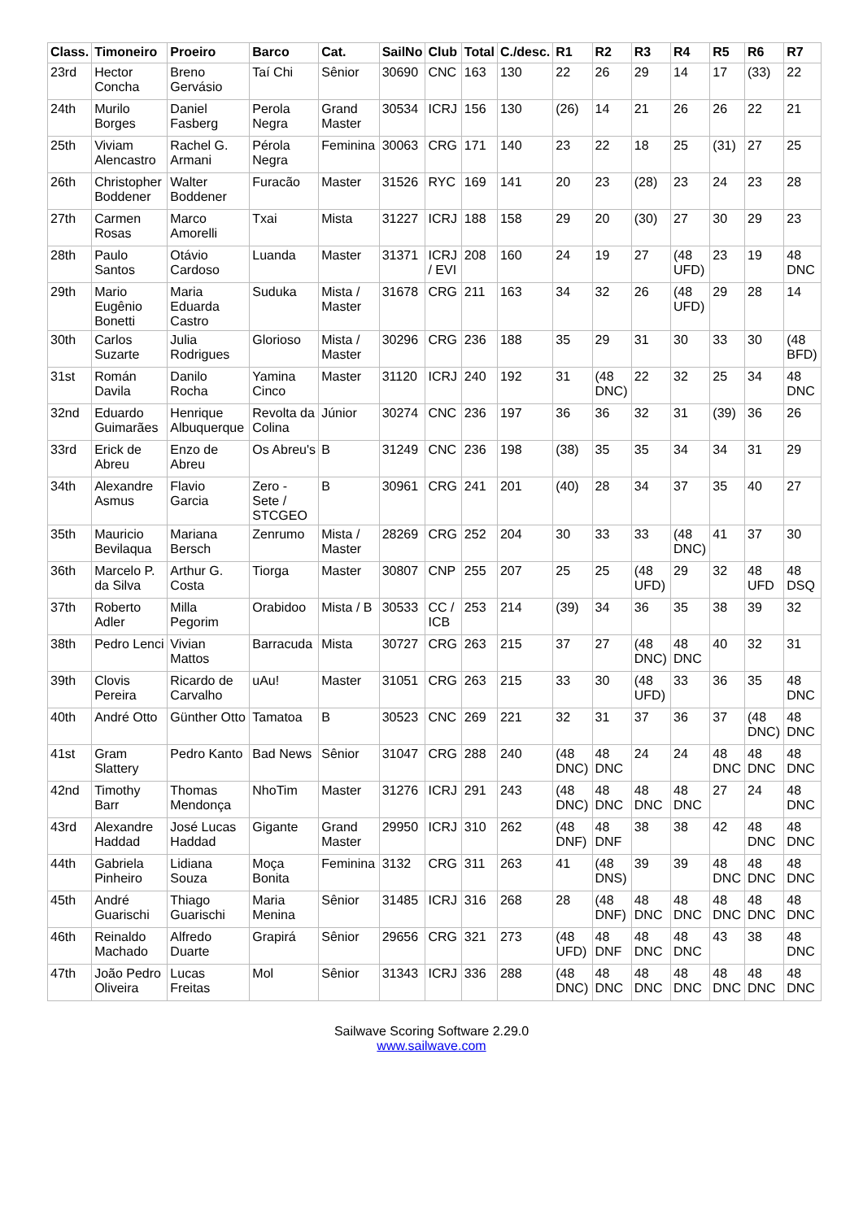| Class. | Timoneiro | Proeiro | Barco | Cat. | SailNo | Club | Total | C./desc. | R1 | R2 | R3 | R4 | R5 | R6 | R7 |
| --- | --- | --- | --- | --- | --- | --- | --- | --- | --- | --- | --- | --- | --- | --- | --- |
| 23rd | Hector Concha | Breno Gervásio | Taí Chi | Sênior | 30690 | CNC | 163 | 130 | 22 | 26 | 29 | 14 | 17 | (33) | 22 |
| 24th | Murilo Borges | Daniel Fasberg | Perola Negra | Grand Master | 30534 | ICRJ | 156 | 130 | (26) | 14 | 21 | 26 | 26 | 22 | 21 |
| 25th | Viviam Alencastro | Rachel G. Armani | Pérola Negra | Feminina | 30063 | CRG | 171 | 140 | 23 | 22 | 18 | 25 | (31) | 27 | 25 |
| 26th | Christopher Boddener | Walter Boddener | Furacão | Master | 31526 | RYC | 169 | 141 | 20 | 23 | (28) | 23 | 24 | 23 | 28 |
| 27th | Carmen Rosas | Marco Amorelli | Txai | Mista | 31227 | ICRJ | 188 | 158 | 29 | 20 | (30) | 27 | 30 | 29 | 23 |
| 28th | Paulo Santos | Otávio Cardoso | Luanda | Master | 31371 | ICRJ / EVI | 208 | 160 | 24 | 19 | 27 | (48 UFD) | 23 | 19 | 48 DNC |
| 29th | Mario Eugênio Bonetti | Maria Eduarda Castro | Suduka | Mista / Master | 31678 | CRG | 211 | 163 | 34 | 32 | 26 | (48 UFD) | 29 | 28 | 14 |
| 30th | Carlos Suzarte | Julia Rodrigues | Glorioso | Mista / Master | 30296 | CRG | 236 | 188 | 35 | 29 | 31 | 30 | 33 | 30 | (48 BFD) |
| 31st | Román Davila | Danilo Rocha | Yamina Cinco | Master | 31120 | ICRJ | 240 | 192 | 31 | (48 DNC) | 22 | 32 | 25 | 34 | 48 DNC |
| 32nd | Eduardo Guimarães | Henrique Albuquerque | Revolta da Colina | Júnior | 30274 | CNC | 236 | 197 | 36 | 36 | 32 | 31 | (39) | 36 | 26 |
| 33rd | Erick de Abreu | Enzo de Abreu | Os Abreu's | B | 31249 | CNC | 236 | 198 | (38) | 35 | 35 | 34 | 34 | 31 | 29 |
| 34th | Alexandre Asmus | Flavio Garcia | Zero - Sete / STCGEO | B | 30961 | CRG | 241 | 201 | (40) | 28 | 34 | 37 | 35 | 40 | 27 |
| 35th | Mauricio Bevilaqua | Mariana Bersch | Zenrumo | Mista / Master | 28269 | CRG | 252 | 204 | 30 | 33 | 33 | (48 DNC) | 41 | 37 | 30 |
| 36th | Marcelo P. da Silva | Arthur G. Costa | Tiorga | Master | 30807 | CNP | 255 | 207 | 25 | 25 | (48 UFD) | 29 | 32 | 48 UFD | 48 DSQ |
| 37th | Roberto Adler | Milla Pegorim | Orabidoo | Mista / B | 30533 | CC / ICB | 253 | 214 | (39) | 34 | 36 | 35 | 38 | 39 | 32 |
| 38th | Pedro Lenci | Vivian Mattos | Barracuda | Mista | 30727 | CRG | 263 | 215 | 37 | 27 | (48 DNC) | 48 DNC | 40 | 32 | 31 |
| 39th | Clovis Pereira | Ricardo de Carvalho | uAu! | Master | 31051 | CRG | 263 | 215 | 33 | 30 | (48 UFD) | 33 | 36 | 35 | 48 DNC |
| 40th | André Otto | Günther Otto | Tamatoa | B | 30523 | CNC | 269 | 221 | 32 | 31 | 37 | 36 | 37 | (48 DNC) | 48 DNC |
| 41st | Gram Slattery | Pedro Kanto | Bad News | Sênior | 31047 | CRG | 288 | 240 | (48 DNC) | 48 DNC | 24 | 24 | 48 DNC | 48 DNC | 48 DNC |
| 42nd | Timothy Barr | Thomas Mendonça | NhoTim | Master | 31276 | ICRJ | 291 | 243 | (48 DNC) | 48 DNC | 48 DNC | 48 DNC | 27 | 24 | 48 DNC |
| 43rd | Alexandre Haddad | José Lucas Haddad | Gigante | Grand Master | 29950 | ICRJ | 310 | 262 | (48 DNF) | 48 DNF | 38 | 38 | 42 | 48 DNC | 48 DNC |
| 44th | Gabriela Pinheiro | Lidiana Souza | Moça Bonita | Feminina | 3132 | CRG | 311 | 263 | 41 | (48 DNS) | 39 | 39 | 48 DNC | 48 DNC | 48 DNC |
| 45th | André Guarischi | Thiago Guarischi | Maria Menina | Sênior | 31485 | ICRJ | 316 | 268 | 28 | (48 DNF) | 48 DNC | 48 DNC | 48 DNC | 48 DNC | 48 DNC |
| 46th | Reinaldo Machado | Alfredo Duarte | Grapirá | Sênior | 29656 | CRG | 321 | 273 | (48 UFD) | 48 DNF | 48 DNC | 48 DNC | 43 | 38 | 48 DNC |
| 47th | João Pedro Oliveira | Lucas Freitas | Mol | Sênior | 31343 | ICRJ | 336 | 288 | (48 DNC) | 48 DNC | 48 DNC | 48 DNC | 48 DNC | 48 DNC | 48 DNC |
Sailwave Scoring Software 2.29.0
www.sailwave.com